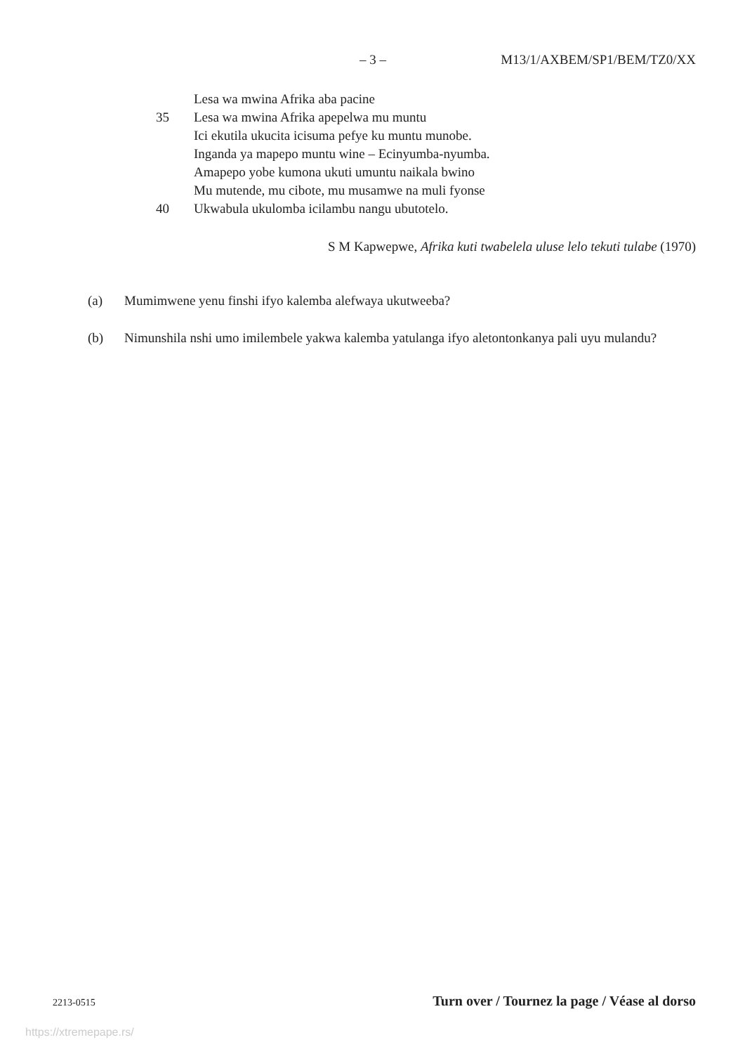– 3 – M13/1/AXBEM/SP1/BEM/TZ0/XX
Lesa wa mwina Afrika aba pacine
35 Lesa wa mwina Afrika apepelwa mu muntu
Ici ekutila ukucita icisuma pefye ku muntu munobe.
Inganda ya mapepo muntu wine – Ecinyumba-nyumba.
Amapepo yobe kumona ukuti umuntu naikala bwino
Mu mutende, mu cibote, mu musamwe na muli fyonse
40 Ukwabula ukulomba icilambu nangu ubutotelo.
S M Kapwepwe, Afrika kuti twabelela uluse lelo tekuti tulabe (1970)
(a) Mumimwene yenu finshi ifyo kalemba alefwaya ukutweeba?
(b) Nimunshila nshi umo imilembele yakwa kalemba yatulanga ifyo aletontonkanya pali uyu mulandu?
2213-0515 Turn over / Tournez la page / Véase al dorso
https://xtremepape.rs/